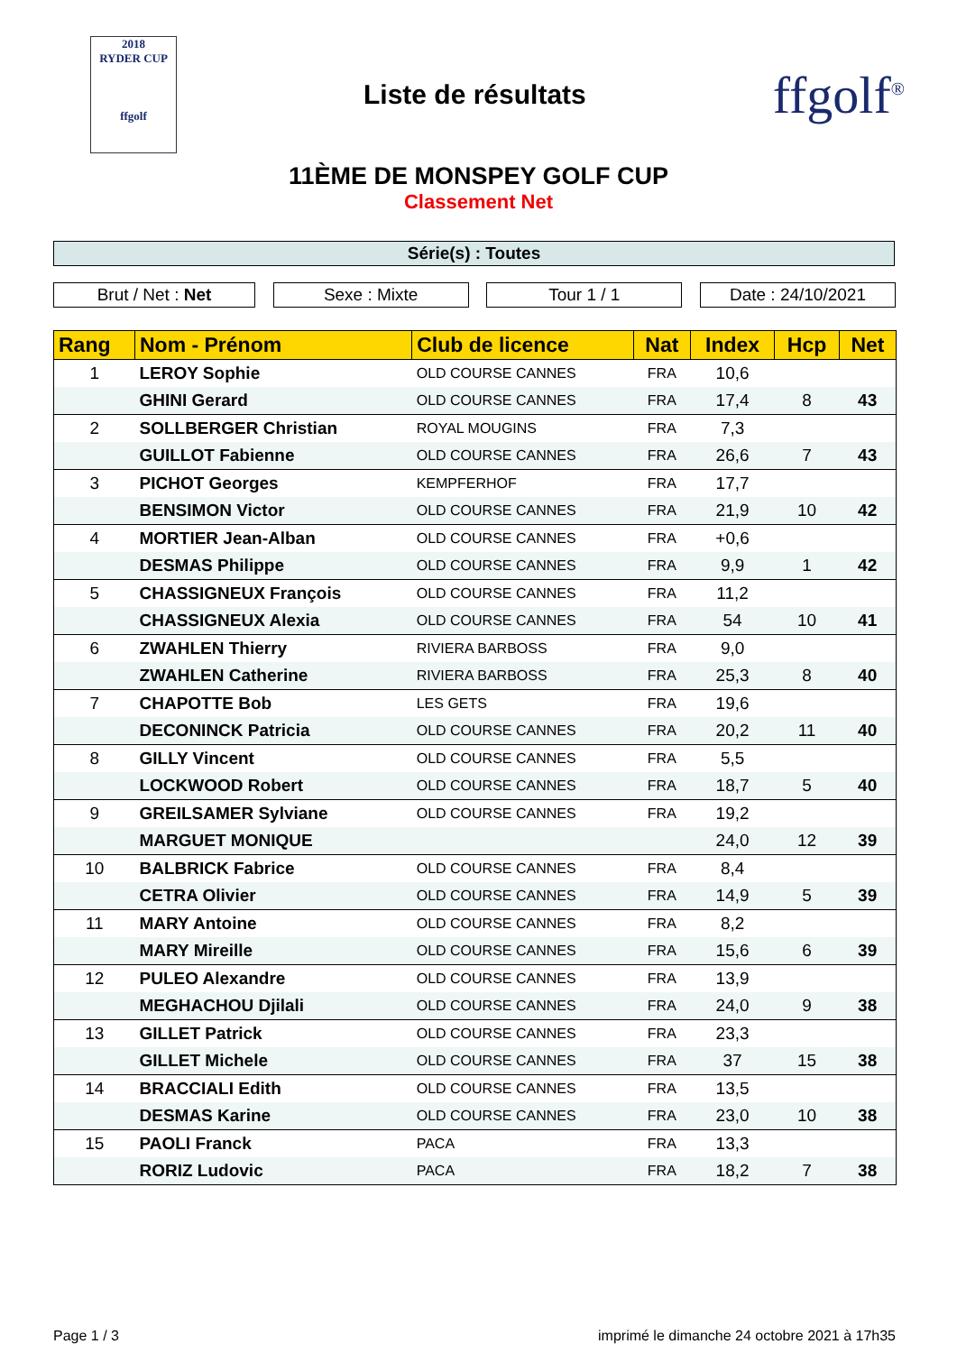2018
RYDER CUP
ffgolf
Liste de résultats
ffgolf<sup>®</sup>
11ÈME DE MONSPEY GOLF CUP
Classement Net
Série(s) : Toutes
Brut / Net : Net Sexe : Mixte Tour 1 / 1 Date : 24/10/2021
| Rang | Nom - Prénom | Club de licence | Nat | Index | Hcp | Net |
| --- | --- | --- | --- | --- | --- | --- |
| 1 | LEROY Sophie | OLD COURSE CANNES | FRA | 10,6 | | |
| | GHINI Gerard | OLD COURSE CANNES | FRA | 17,4 | 8 | 43 |
| 2 | SOLLBERGER Christian | ROYAL MOUGINS | FRA | 7,3 | | |
| | GUILLOT Fabienne | OLD COURSE CANNES | FRA | 26,6 | 7 | 43 |
| 3 | PICHOT Georges | KEMPFERHOF | FRA | 17,7 | | |
| | BENSIMON Victor | OLD COURSE CANNES | FRA | 21,9 | 10 | 42 |
| 4 | MORTIER Jean-Alban | OLD COURSE CANNES | FRA | +0,6 | | |
| | DESMAS Philippe | OLD COURSE CANNES | FRA | 9,9 | 1 | 42 |
| 5 | CHASSIGNEUX François | OLD COURSE CANNES | FRA | 11,2 | | |
| | CHASSIGNEUX Alexia | OLD COURSE CANNES | FRA | 54 | 10 | 41 |
| 6 | ZWAHLEN Thierry | RIVIERA BARBOSS | FRA | 9,0 | | |
| | ZWAHLEN Catherine | RIVIERA BARBOSS | FRA | 25,3 | 8 | 40 |
| 7 | CHAPOTTE Bob | LES GETS | FRA | 19,6 | | |
| | DECONINCK Patricia | OLD COURSE CANNES | FRA | 20,2 | 11 | 40 |
| 8 | GILLY Vincent | OLD COURSE CANNES | FRA | 5,5 | | |
| | LOCKWOOD Robert | OLD COURSE CANNES | FRA | 18,7 | 5 | 40 |
| 9 | GREILSAMER Sylviane | OLD COURSE CANNES | FRA | 19,2 | | |
| | MARGUET MONIQUE | | | 24,0 | 12 | 39 |
| 10 | BALBRICK Fabrice | OLD COURSE CANNES | FRA | 8,4 | | |
| | CETRA Olivier | OLD COURSE CANNES | FRA | 14,9 | 5 | 39 |
| 11 | MARY Antoine | OLD COURSE CANNES | FRA | 8,2 | | |
| | MARY Mireille | OLD COURSE CANNES | FRA | 15,6 | 6 | 39 |
| 12 | PULEO Alexandre | OLD COURSE CANNES | FRA | 13,9 | | |
| | MEGHACHOU Djilali | OLD COURSE CANNES | FRA | 24,0 | 9 | 38 |
| 13 | GILLET Patrick | OLD COURSE CANNES | FRA | 23,3 | | |
| | GILLET Michele | OLD COURSE CANNES | FRA | 37 | 15 | 38 |
| 14 | BRACCIALI Edith | OLD COURSE CANNES | FRA | 13,5 | | |
| | DESMAS Karine | OLD COURSE CANNES | FRA | 23,0 | 10 | 38 |
| 15 | PAOLI Franck | PACA | FRA | 13,3 | | |
| | RORIZ Ludovic | PACA | FRA | 18,2 | 7 | 38 |
Page 1 / 3 imprimé le dimanche 24 octobre 2021 à 17h35